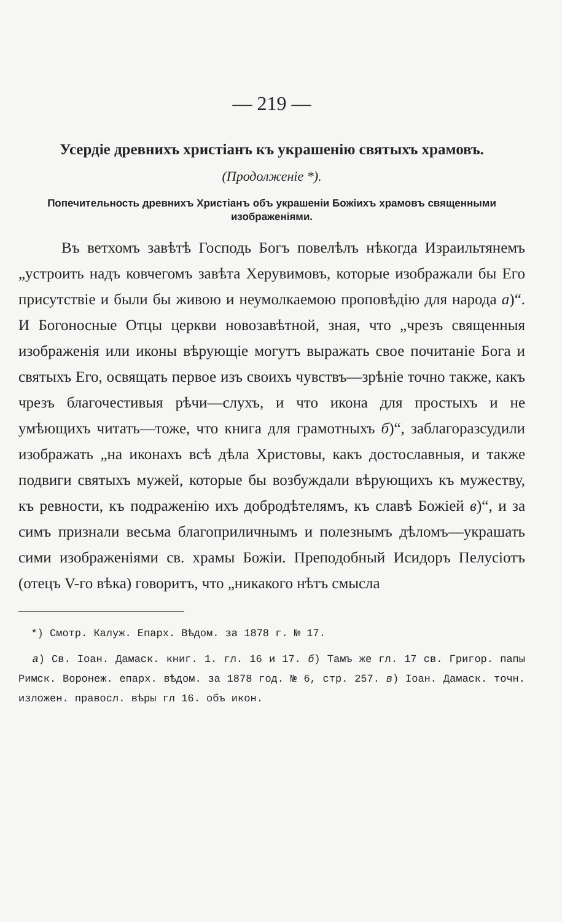— 219 —
Усердіе древнихъ христіанъ къ украшенію святыхъ храмовъ.
(Продолженіе *).
Попечительность древнихъ Христіанъ объ украшеніи Божіихъ храмовъ священными изображеніями.
Въ ветхомъ завѣтѣ Господь Богъ повелѣлъ нѣкогда Израильтянемъ „устроить надъ ковчегомъ завѣта Херувимовъ, которые изображали бы Его присутствіе и были бы живою и неумолкаемою проповѣдію для народа а)“. И Богоносные Отцы церкви новозавѣтной, зная, что „чрезъ священныя изображенія или иконы вѣрующіе могутъ выражать свое почитаніе Бога и святыхъ Его, освящать первое изъ своихъ чувствъ—зрѣніе точно также, какъ чрезъ благочестивыя рѣчи—слухъ, и что икона для простыхъ и не умѣющихъ читать—тоже, что книга для грамотныхъ б)“, заблагоразсудили изображать „на иконахъ всѣ дѣла Христовы, какъ достославныя, и также подвиги святыхъ мужей, которые бы возбуждали вѣрующихъ къ мужеству, къ ревности, къ подраженію ихъ добродѣтелямъ, къ славѣ Божіей в)“, и за симъ признали весьма благоприличнымъ и полезнымъ дѣломъ—украшать сими изображеніями св. храмы Божіи. Преподобный Исидоръ Пелусіотъ (отецъ V-го вѣка) говоритъ, что „никакого нѣтъ смысла
*) Смотр. Калуж. Епарх. Вѣдом. за 1878 г. № 17.
а) Св. Іоан. Дамаск. книг. 1. гл. 16 и 17. б) Тамъ же гл. 17 св. Григор. папы Римск. Воронеж. епарх. вѣдом. за 1878 год. № 6, стр. 257. в) Іоан. Дамаск. точн. изложен. правосл. вѣры гл 16. объ икон.